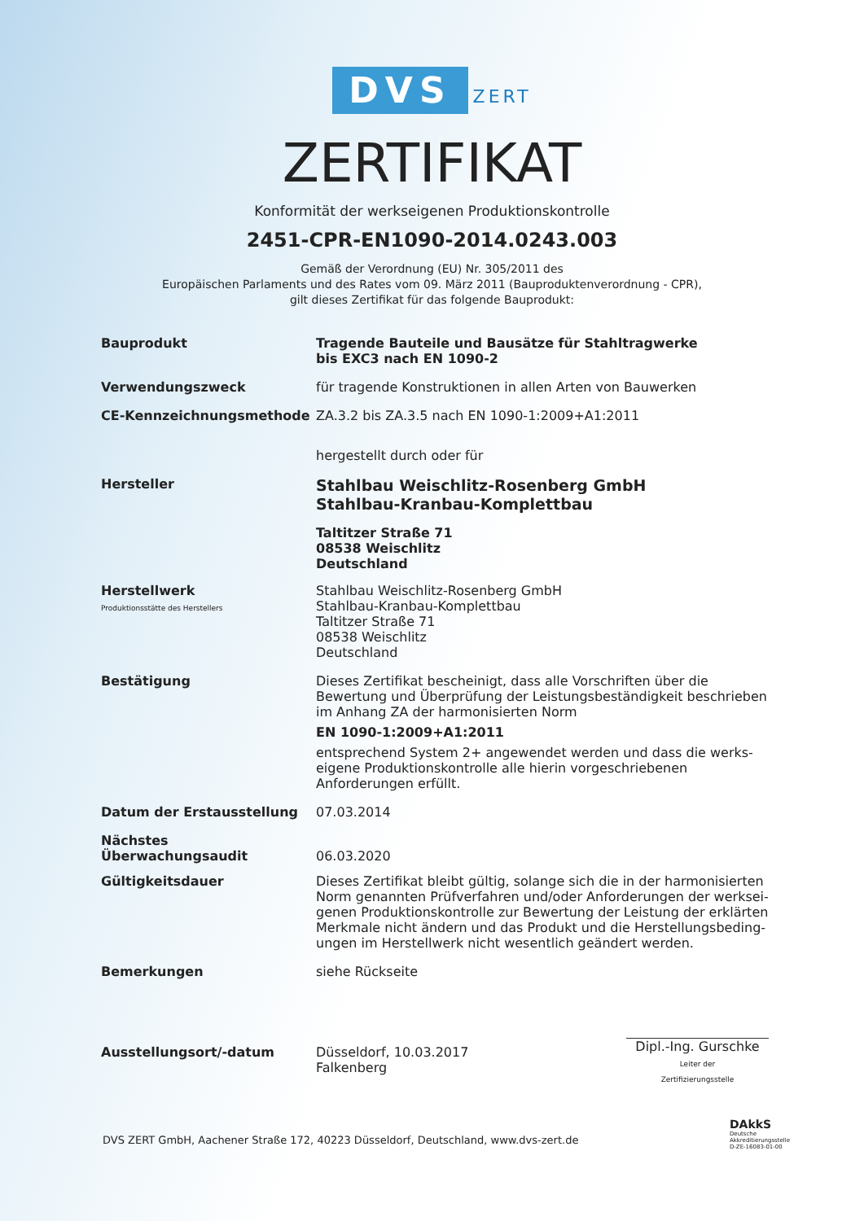DVS ZERT
ZERTIFIKAT
Konformität der werkseigenen Produktionskontrolle
2451-CPR-EN1090-2014.0243.003
Gemäß der Verordnung (EU) Nr. 305/2011 des
Europäischen Parlaments und des Rates vom 09. März 2011 (Bauproduktenverordnung - CPR),
gilt dieses Zertifikat für das folgende Bauprodukt:
Bauprodukt
Tragende Bauteile und Bausätze für Stahltragwerke
bis EXC3 nach EN 1090-2
Verwendungszweck
für tragende Konstruktionen in allen Arten von Bauwerken
CE-Kennzeichnungsmethode
ZA.3.2 bis ZA.3.5 nach EN 1090-1:2009+A1:2011
hergestellt durch oder für
Hersteller
Stahlbau Weischlitz-Rosenberg GmbH
Stahlbau-Kranbau-Komplettbau
Taltitzer Straße 71
08538 Weischlitz
Deutschland
Herstellwerk
Produktionsstätte des Herstellers
Stahlbau Weischlitz-Rosenberg GmbH
Stahlbau-Kranbau-Komplettbau
Taltitzer Straße 71
08538 Weischlitz
Deutschland
Bestätigung
Dieses Zertifikat bescheinigt, dass alle Vorschriften über die Bewertung und Überprüfung der Leistungsbeständigkeit beschrieben im Anhang ZA der harmonisierten Norm
EN 1090-1:2009+A1:2011
entsprechend System 2+ angewendet werden und dass die werks-eigene Produktionskontrolle alle hierin vorgeschriebenen Anforderungen erfüllt.
Datum der Erstausstellung
07.03.2014
Nächstes
Überwachungsaudit
06.03.2020
Gültigkeitsdauer
Dieses Zertifikat bleibt gültig, solange sich die in der harmonisierten Norm genannten Prüfverfahren und/oder Anforderungen der werksei-genen Produktionskontrolle zur Bewertung der Leistung der erklärten Merkmale nicht ändern und das Produkt und die Herstellungsbeding-ungen im Herstellwerk nicht wesentlich geändert werden.
Bemerkungen
siehe Rückseite
Ausstellungsort/-datum
Düsseldorf, 10.03.2017
Falkenberg
Dipl.-Ing. Gurschke
Leiter der
Zertifizierungsstelle
DVS ZERT GmbH, Aachener Straße 172, 40223 Düsseldorf, Deutschland, www.dvs-zert.de
DAkkS
Deutsche
Akkreditierungsstelle
D-ZE-16083-01-00